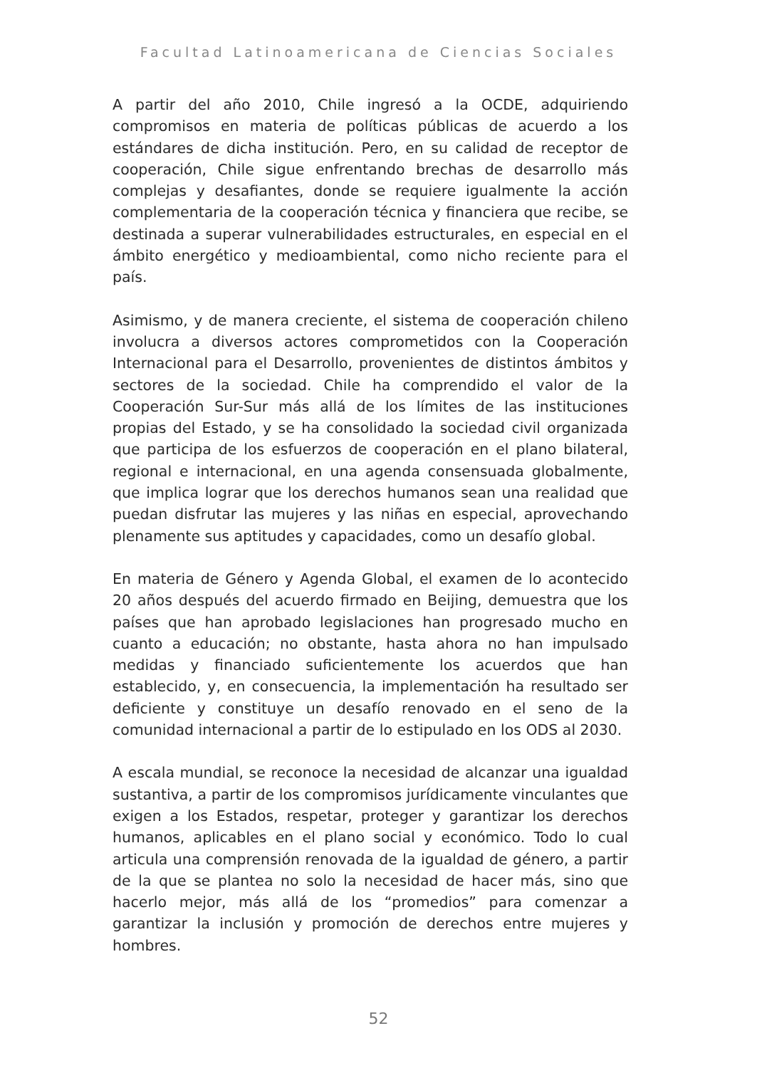Facultad Latinoamericana de Ciencias Sociales
A partir del año 2010, Chile ingresó a la OCDE, adquiriendo compromisos en materia de políticas públicas de acuerdo a los estándares de dicha institución. Pero, en su calidad de receptor de cooperación, Chile sigue enfrentando brechas de desarrollo más complejas y desafiantes, donde se requiere igualmente la acción complementaria de la cooperación técnica y financiera que recibe, se destinada a superar vulnerabilidades estructurales, en especial en el ámbito energético y medioambiental, como nicho reciente para el país.
Asimismo, y de manera creciente, el sistema de cooperación chileno involucra a diversos actores comprometidos con la Cooperación Internacional para el Desarrollo, provenientes de distintos ámbitos y sectores de la sociedad. Chile ha comprendido el valor de la Cooperación Sur-Sur más allá de los límites de las instituciones propias del Estado, y se ha consolidado la sociedad civil organizada que participa de los esfuerzos de cooperación en el plano bilateral, regional e internacional, en una agenda consensuada globalmente, que implica lograr que los derechos humanos sean una realidad que puedan disfrutar las mujeres y las niñas en especial, aprovechando plenamente sus aptitudes y capacidades, como un desafío global.
En materia de Género y Agenda Global, el examen de lo acontecido 20 años después del acuerdo firmado en Beijing, demuestra que los países que han aprobado legislaciones han progresado mucho en cuanto a educación; no obstante, hasta ahora no han impulsado medidas y financiado suficientemente los acuerdos que han establecido, y, en consecuencia, la implementación ha resultado ser deficiente y constituye un desafío renovado en el seno de la comunidad internacional a partir de lo estipulado en los ODS al 2030.
A escala mundial, se reconoce la necesidad de alcanzar una igualdad sustantiva, a partir de los compromisos jurídicamente vinculantes que exigen a los Estados, respetar, proteger y garantizar los derechos humanos, aplicables en el plano social y económico. Todo lo cual articula una comprensión renovada de la igualdad de género, a partir de la que se plantea no solo la necesidad de hacer más, sino que hacerlo mejor, más allá de los “promedios” para comenzar a garantizar la inclusión y promoción de derechos entre mujeres y hombres.
52